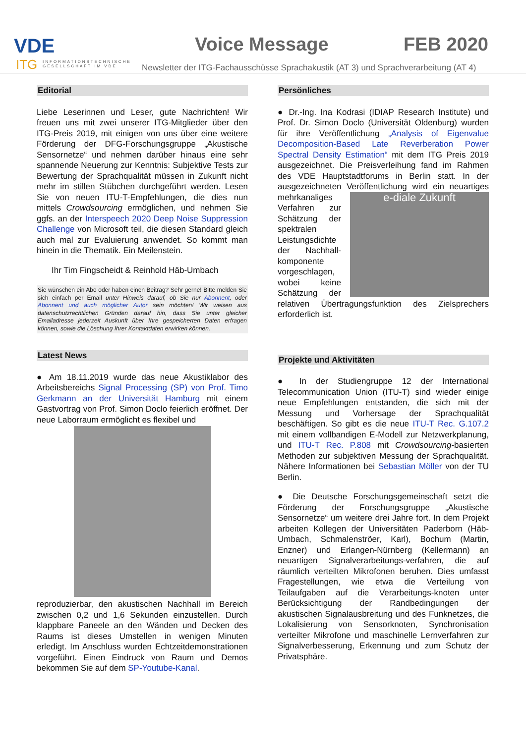VDE
ITG
INFORMATIONSTECHNISCHE
GESELLSCHAFT IM VDE
Voice Message FEB 2020
Newsletter der ITG-Fachausschüsse Sprachakustik (AT 3) und Sprachverarbeitung (AT 4)
Editorial
Liebe Leserinnen und Leser, gute Nachrichten! Wir freuen uns mit zwei unserer ITG-Mitglieder über den ITG-Preis 2019, mit einigen von uns über eine weitere Förderung der DFG-Forschungsgruppe „Akustische Sensornetze“ und nehmen darüber hinaus eine sehr spannende Neuerung zur Kenntnis: Subjektive Tests zur Bewertung der Sprachqualität müssen in Zukunft nicht mehr im stillen Stübchen durchgeführt werden. Lesen Sie von neuen ITU-T-Empfehlungen, die dies nun mittels Crowdsourcing ermöglichen, und nehmen Sie ggfs. an der Interspeech 2020 Deep Noise Suppression Challenge von Microsoft teil, die diesen Standard gleich auch mal zur Evaluierung anwendet. So kommt man hinein in die Thematik. Ein Meilenstein.
Ihr Tim Fingscheidt & Reinhold Häb-Umbach
Sie wünschen ein Abo oder haben einen Beitrag? Sehr gerne! Bitte melden Sie sich einfach per Email unter Hinweis darauf, ob Sie nur Abonnent, oder Abonnent und auch möglicher Autor sein möchten! Wir weisen aus datenschutzrechtlichen Gründen darauf hin, dass Sie unter gleicher Emailadresse jederzeit Auskunft über Ihre gespeicherten Daten erfragen können, sowie die Löschung Ihrer Kontaktdaten erwirken können.
Latest News
● Am 18.11.2019 wurde das neue Akustiklabor des Arbeitsbereichs Signal Processing (SP) von Prof. Timo Gerkmann an der Universität Hamburg mit einem Gastvortrag von Prof. Simon Doclo feierlich eröffnet. Der neue Laborraum ermöglicht es flexibel und
reproduzierbar, den akustischen Nachhall im Bereich zwischen 0,2 und 1,6 Sekunden einzustellen. Durch klappbare Paneele an den Wänden und Decken des Raums ist dieses Umstellen in wenigen Minuten erledigt. Im Anschluss wurden Echtzeitdemonstrationen vorgeführt. Einen Eindruck von Raum und Demos bekommen Sie auf dem SP-Youtube-Kanal.
Persönliches
● Dr.-Ing. Ina Kodrasi (IDIAP Research Institute) und Prof. Dr. Simon Doclo (Universität Oldenburg) wurden für ihre Veröffentlichung „Analysis of Eigenvalue Decomposition-Based Late Reverberation Power Spectral Density Estimation“ mit dem ITG Preis 2019 ausgezeichnet. Die Preisverleihung fand im Rahmen des VDE Hauptstadtforums in Berlin statt. In der ausgezeichneten Veröffentlichung wird ein e-diale Zukunft neuartiges mehrkanaliges Verfahren zur Schätzung der spektralen Leistungsdichte der Nachhall-komponente vorgeschlagen, wobei keine Schätzung der relativen Übertragungsfunktion des Zielsprechers erforderlich ist.
Projekte und Aktivitäten
● In der Studiengruppe 12 der International Telecommunication Union (ITU-T) sind wieder einige neue Empfehlungen entstanden, die sich mit der Messung und Vorhersage der Sprachqualität beschäftigen. So gibt es die neue ITU-T Rec. G.107.2 mit einem vollbandigen E-Modell zur Netzwerkplanung, und ITU-T Rec. P.808 mit Crowdsourcing-basierten Methoden zur subjektiven Messung der Sprachqualität. Nähere Informationen bei Sebastian Möller von der TU Berlin.
● Die Deutsche Forschungsgemeinschaft setzt die Förderung der Forschungsgruppe „Akustische Sensornetze“ um weitere drei Jahre fort. In dem Projekt arbeiten Kollegen der Universitäten Paderborn (Häb-Umbach, Schmalenströer, Karl), Bochum (Martin, Enzner) und Erlangen-Nürnberg (Kellermann) an neuartigen Signalverarbeitungs-verfahren, die auf räumlich verteilten Mikrofonen beruhen. Dies umfasst Fragestellungen, wie etwa die Verteilung von Teilaufgaben auf die Verarbeitungs-knoten unter Berücksichtigung der Randbedingungen der akustischen Signalausbreitung und des Funknetzes, die Lokalisierung von Sensorknoten, Synchronisation verteilter Mikrofone und maschinelle Lernverfahren zur Signalverbesserung, Erkennung und zum Schutz der Privatsphäre.